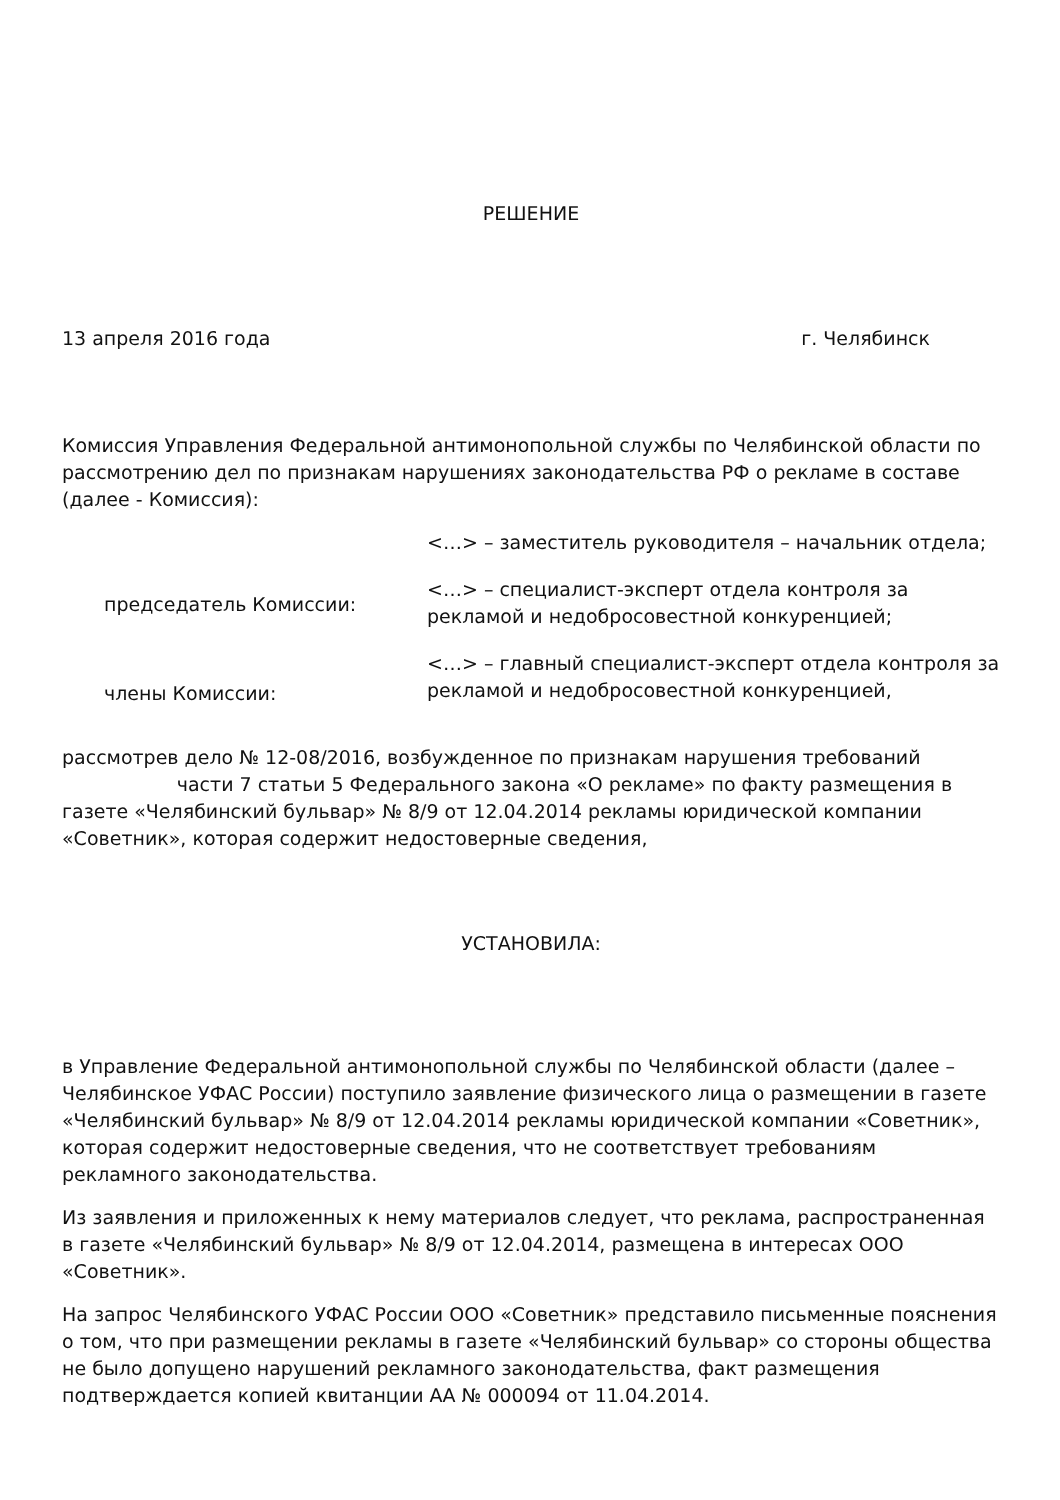РЕШЕНИЕ
13 апреля 2016 года г. Челябинск
Комиссия Управления Федеральной антимонопольной службы по Челябинской области по рассмотрению дел по признакам нарушениях законодательства РФ о рекламе в составе (далее - Комиссия):
председатель Комиссии:
члены Комиссии:
<…> – заместитель руководителя – начальник отдела;
<…> – специалист-эксперт отдела контроля за рекламой и недобросовестной конкуренцией;
<…> – главный специалист-эксперт отдела контроля за рекламой и недобросовестной конкуренцией,
рассмотрев дело № 12-08/2016, возбужденное по признакам нарушения требований части 7 статьи 5 Федерального закона «О рекламе» по факту размещения в газете «Челябинский бульвар» № 8/9 от 12.04.2014 рекламы юридической компании «Советник», которая содержит недостоверные сведения,
УСТАНОВИЛА:
в Управление Федеральной антимонопольной службы по Челябинской области (далее – Челябинское УФАС России) поступило заявление физического лица о размещении в газете «Челябинский бульвар» № 8/9 от 12.04.2014 рекламы юридической компании «Советник», которая содержит недостоверные сведения, что не соответствует требованиям рекламного законодательства.
Из заявления и приложенных к нему материалов следует, что реклама, распространенная в газете «Челябинский бульвар» № 8/9 от 12.04.2014, размещена в интересах ООО «Советник».
На запрос Челябинского УФАС России ООО «Советник» представило письменные пояснения о том, что при размещении рекламы в газете «Челябинский бульвар» со стороны общества не было допущено нарушений рекламного законодательства, факт размещения подтверждается копией квитанции АА № 000094 от 11.04.2014.